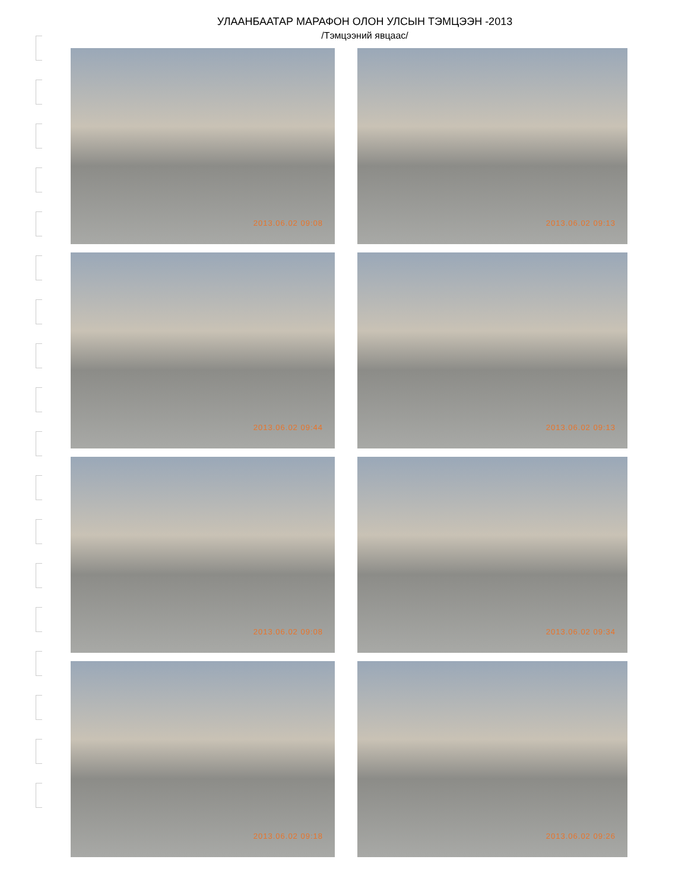УЛААНБААТАР МАРАФОН ОЛОН УЛСЫН ТЭМЦЭЭН -2013
/Тэмцээний явцаас/
2013.06.02 09:08
2013.06.02 09:13
2013.06.02 09:44
2013.06.02 09:13
2013.06.02 09:08
2013.06.02 09:34
2013.06.02 09:18
2013.06.02 09:26